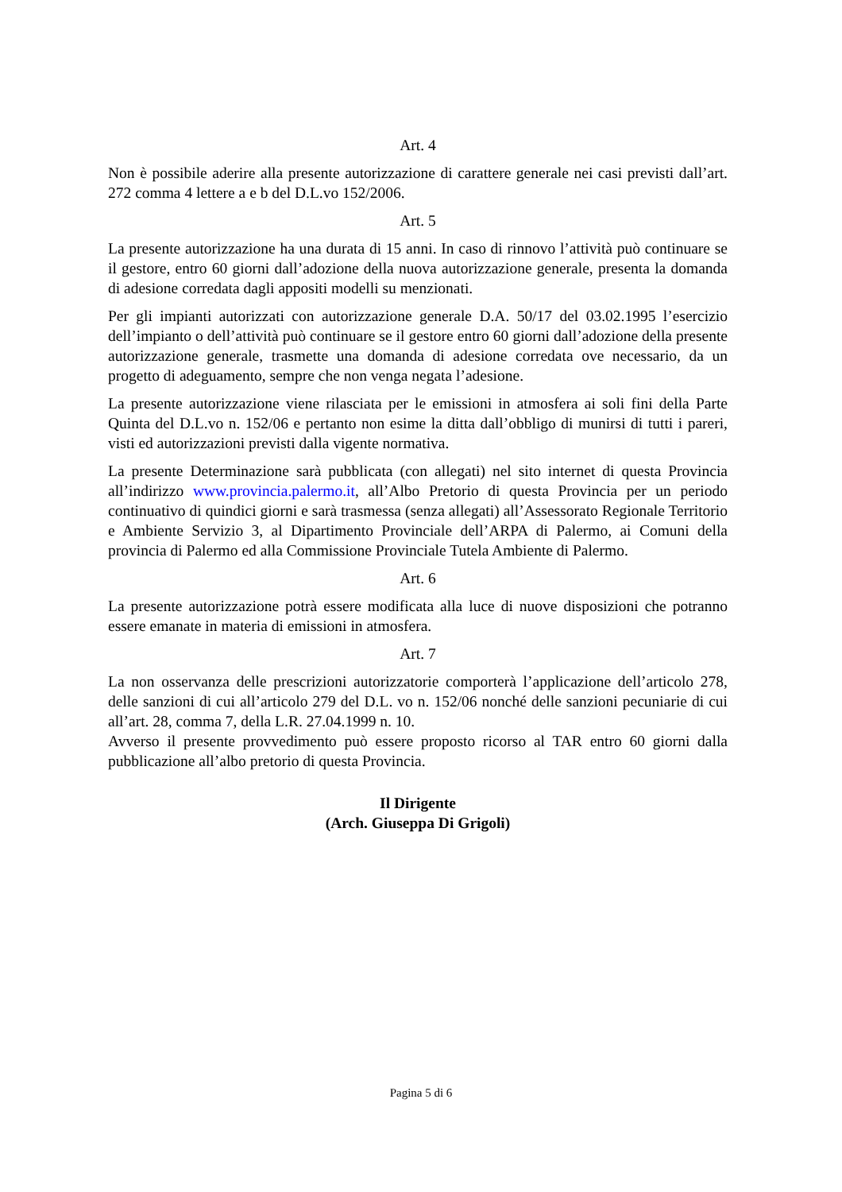Art. 4
Non è possibile aderire alla presente autorizzazione di carattere generale nei casi previsti dall’art. 272 comma 4 lettere a e b del D.L.vo 152/2006.
Art. 5
La presente autorizzazione ha una durata di 15 anni. In caso di rinnovo l’attività può continuare se il gestore, entro 60 giorni dall’adozione della nuova autorizzazione generale, presenta la domanda di adesione corredata dagli appositi modelli su menzionati.
Per gli impianti autorizzati con autorizzazione generale D.A. 50/17 del 03.02.1995 l’esercizio dell’impianto o dell’attività può continuare se il gestore entro 60 giorni dall’adozione della presente autorizzazione generale, trasmette una domanda di adesione corredata ove necessario, da un progetto di adeguamento, sempre che non venga negata l’adesione.
La presente autorizzazione viene rilasciata per le emissioni in atmosfera ai soli fini della Parte Quinta del D.L.vo n. 152/06 e pertanto non esime la ditta dall’obbligo di munirsi di tutti i pareri, visti ed autorizzazioni previsti dalla vigente normativa.
La presente Determinazione sarà pubblicata (con allegati) nel sito internet di questa Provincia all’indirizzo www.provincia.palermo.it, all’Albo Pretorio di questa Provincia per un periodo continuativo di quindici giorni e sarà trasmessa (senza allegati) all’Assessorato Regionale Territorio e Ambiente Servizio 3, al Dipartimento Provinciale dell’ARPA di Palermo, ai Comuni della provincia di Palermo ed alla Commissione Provinciale Tutela Ambiente di Palermo.
Art. 6
La presente autorizzazione potrà essere modificata alla luce di nuove disposizioni che potranno essere emanate in materia di emissioni in atmosfera.
Art. 7
La non osservanza delle prescrizioni autorizzatorie comporterà l’applicazione dell’articolo 278, delle sanzioni di cui all’articolo 279 del D.L. vo n. 152/06 nonché delle sanzioni pecuniarie di cui all’art. 28, comma 7, della L.R. 27.04.1999 n. 10.
Avverso il presente provvedimento può essere proposto ricorso al TAR entro 60 giorni dalla pubblicazione all’albo pretorio di questa Provincia.
Il Dirigente
(Arch. Giuseppa Di Grigoli)
Pagina 5 di 6